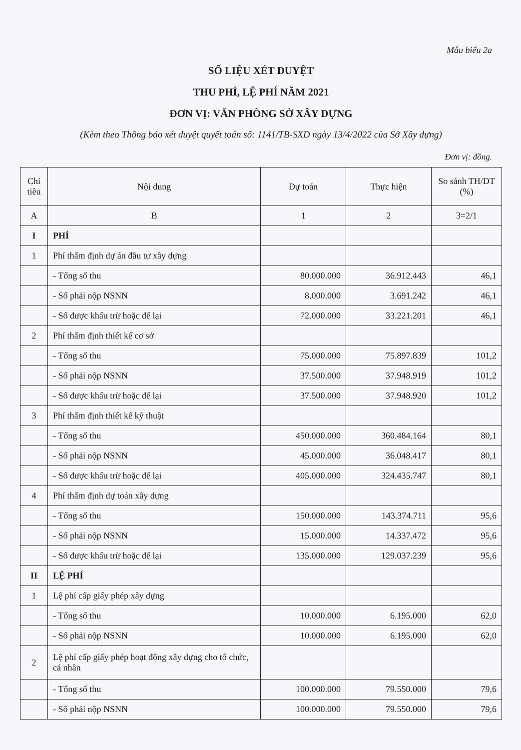Mẫu biểu 2a
SỐ LIỆU XÉT DUYỆT
THU PHÍ, LỆ PHÍ NĂM 2021
ĐƠN VỊ: VĂN PHÒNG SỞ XÂY DỰNG
(Kèm theo Thông báo xét duyệt quyết toán số: 1141/TB-SXD ngày 13/4/2022 của Sở Xây dựng)
Đơn vị: đồng.
| Chỉ tiêu | Nội dung | Dự toán | Thực hiện | So sánh TH/DT (%) |
| --- | --- | --- | --- | --- |
| A | B | 1 | 2 | 3=2/1 |
| I | PHÍ | | | |
| 1 | Phí thẩm định dự án đầu tư xây dựng | | | |
| | - Tổng số thu | 80.000.000 | 36.912.443 | 46,1 |
| | - Số phải nộp NSNN | 8.000.000 | 3.691.242 | 46,1 |
| | - Số được khấu trừ hoặc để lại | 72.000.000 | 33.221.201 | 46,1 |
| 2 | Phí thẩm định thiết kế cơ sở | | | |
| | - Tổng số thu | 75.000.000 | 75.897.839 | 101,2 |
| | - Số phải nộp NSNN | 37.500.000 | 37.948.919 | 101,2 |
| | - Số được khấu trừ hoặc để lại | 37.500.000 | 37.948.920 | 101,2 |
| 3 | Phí thẩm định thiết kế kỹ thuật | | | |
| | - Tổng số thu | 450.000.000 | 360.484.164 | 80,1 |
| | - Số phải nộp NSNN | 45.000.000 | 36.048.417 | 80,1 |
| | - Số được khấu trừ hoặc để lại | 405.000.000 | 324.435.747 | 80,1 |
| 4 | Phí thẩm định dự toán xây dựng | | | |
| | - Tổng số thu | 150.000.000 | 143.374.711 | 95,6 |
| | - Số phải nộp NSNN | 15.000.000 | 14.337.472 | 95,6 |
| | - Số được khấu trừ hoặc để lại | 135.000.000 | 129.037.239 | 95,6 |
| II | LỆ PHÍ | | | |
| 1 | Lệ phí cấp giấy phép xây dựng | | | |
| | - Tổng số thu | 10.000.000 | 6.195.000 | 62,0 |
| | - Số phải nộp NSNN | 10.000.000 | 6.195.000 | 62,0 |
| 2 | Lệ phí cấp giấy phép hoạt động xây dựng cho tổ chức, cá nhân | | | |
| | - Tổng số thu | 100.000.000 | 79.550.000 | 79,6 |
| | - Số phải nộp NSNN | 100.000.000 | 79.550.000 | 79,6 |